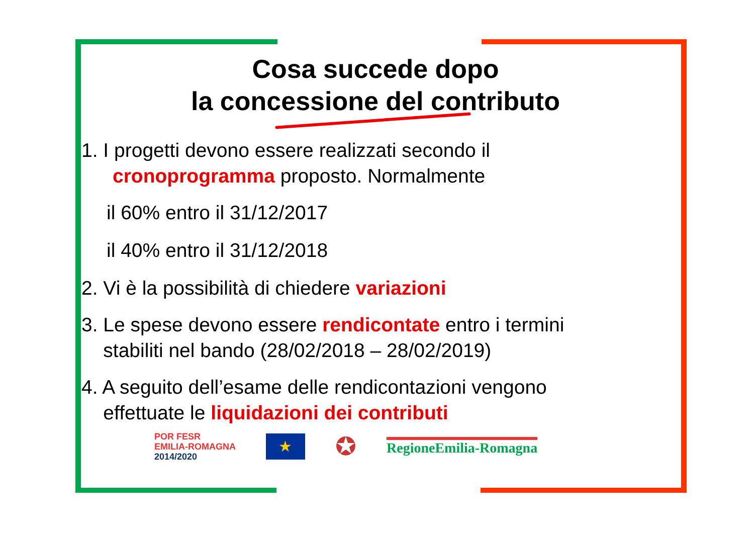Cosa succede dopo
la concessione del contributo
1. I progetti devono essere realizzati secondo il
cronoprogramma proposto. Normalmente
il 60% entro il 31/12/2017
il 40% entro il 31/12/2018
2. Vi è la possibilità di chiedere variazioni
3. Le spese devono essere rendicontate entro i termini
stabiliti nel bando (28/02/2018 – 28/02/2019)
4. A seguito dell’esame delle rendicontazioni vengono
effettuate le liquidazioni dei contributi
POR FESR
EMILIA-ROMAGNA
2014/2020
★
✪
RegioneEmilia-Romagna